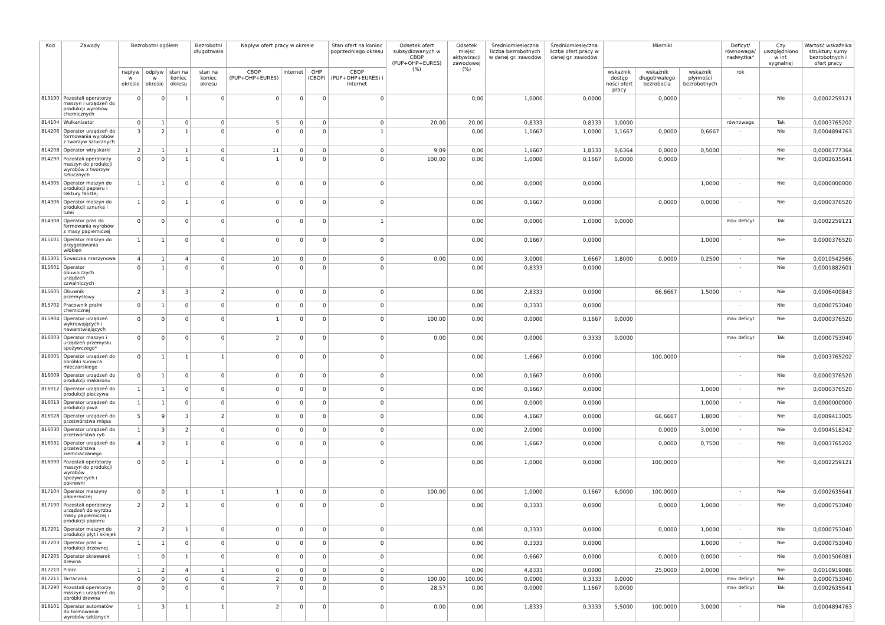| Kod | Zawody | Bezrobotni ogółem | | | Bezrobotni długotrwale | Napływ ofert pracy w okresie | | | Stan ofert na koniec poprzedniego okresu | Odsetek ofert subsydiowanych w CBOP (PUP+OHP+EURES) (%) | Odsetek miejsc aktywizacji zawodowej (%) | Średniomiesięczna liczba bezrobotnych w danej gr. zawodów | Średniomiesięczna liczba ofert pracy w danej gr. zawodów | Mierniki | | | Deficyt/ równowaga/ nadwyżka* | Czy uwzględniono w inf. sygnalnej | Wartość wskaźnika struktury sumy bezrobotnych i ofert pracy |
| --- | --- | --- | --- | --- | --- | --- | --- | --- | --- | --- | --- | --- | --- | --- | --- | --- | --- | --- | --- |
| | | napływ w okresie | odpływ w okresie | stan na koniec okresu | stan na koniec okresu | CBOP (PUP+OHP+EURES) | Internet | OHP (CBOP) | CBOP (PUP+OHP+EURES) i Internet | | | | | wskaźnik dostęp ności ofert pracy | wskaźnik długotrwałego bezrobocia | wskaźnik płynności bezrobotnych | rok | | |
| 813190 | Pozostali operatorzy maszyn i urządzeń do produkcji wyrobów chemicznych | 0 | 0 | 1 | 0 | 0 | 0 | 0 | 0 | | 0,00 | 1,0000 | 0,0000 | | 0,0000 | | - | Nie | 0,0002259121 |
| 814104 | Wulkanizator | 0 | 1 | 0 | 0 | 5 | 0 | 0 | 0 | 20,00 | 20,00 | 0,8333 | 0,8333 | 1,0000 | | | równowaga | Tak | 0,0003765202 |
| 814206 | Operator urządzeń do formowania wyrobów z tworzyw sztucznych | 3 | 2 | 1 | 0 | 0 | 0 | 0 | 1 | | 0,00 | 1,1667 | 1,0000 | 1,1667 | 0,0000 | 0,6667 | - | Nie | 0,0004894763 |
| 814208 | Operator wtryskarki | 2 | 1 | 1 | 0 | 11 | 0 | 0 | 0 | 9,09 | 0,00 | 1,1667 | 1,8333 | 0,6364 | 0,0000 | 0,5000 | - | Nie | 0,0006777364 |
| 814290 | Pozostali operatorzy maszyn do produkcji wyrobów z tworzyw sztucznych | 0 | 0 | 1 | 0 | 1 | 0 | 0 | 0 | 100,00 | 0,00 | 1,0000 | 0,1667 | 6,0000 | 0,0000 | | - | Nie | 0,0002635641 |
| 814305 | Operator maszyn do produkcji papieru i tektury falistej | 1 | 1 | 0 | 0 | 0 | 0 | 0 | 0 | | 0,00 | 0,0000 | 0,0000 | | | 1,0000 | - | Nie | 0,0000000000 |
| 814306 | Operator maszyn do produkcji sznurka i tulei | 1 | 0 | 1 | 0 | 0 | 0 | 0 | 0 | | 0,00 | 0,1667 | 0,0000 | | 0,0000 | 0,0000 | - | Nie | 0,0000376520 |
| 814308 | Operator pras do formowania wyrobów z masy papierniczej | 0 | 0 | 0 | 0 | 0 | 0 | 0 | 1 | | 0,00 | 0,0000 | 1,0000 | 0,0000 | | | max deficyt | Tak | 0,0002259121 |
| 815101 | Operator maszyn do przygotowania włókien | 1 | 1 | 0 | 0 | 0 | 0 | 0 | 0 | | 0,00 | 0,1667 | 0,0000 | | | 1,0000 | - | Nie | 0,0000376520 |
| 815301 | Szwaczka maszynowa | 4 | 1 | 4 | 0 | 10 | 0 | 0 | 0 | 0,00 | 0,00 | 3,0000 | 1,6667 | 1,8000 | 0,0000 | 0,2500 | - | Nie | 0,0010542566 |
| 815601 | Operator obuwniczych urządzeń szwalniczych | 0 | 1 | 0 | 0 | 0 | 0 | 0 | 0 | | 0,00 | 0,8333 | 0,0000 | | | | - | Nie | 0,0001882601 |
| 815605 | Obuwnik przemysłowy | 2 | 3 | 3 | 2 | 0 | 0 | 0 | 0 | | 0,00 | 2,8333 | 0,0000 | | 66,6667 | 1,5000 | - | Nie | 0,0006400843 |
| 815702 | Pracownik pralni chemicznej | 0 | 1 | 0 | 0 | 0 | 0 | 0 | 0 | | 0,00 | 0,3333 | 0,0000 | | | | - | Nie | 0,0000753040 |
| 815904 | Operator urządzeń wykrawających i nawarstwiających | 0 | 0 | 0 | 0 | 1 | 0 | 0 | 0 | 100,00 | 0,00 | 0,0000 | 0,1667 | 0,0000 | | | max deficyt | Nie | 0,0000376520 |
| 816003 | Operator maszyn i urządzeń przemysłu spożywczego* | 0 | 0 | 0 | 0 | 2 | 0 | 0 | 0 | 0,00 | 0,00 | 0,0000 | 0,3333 | 0,0000 | | | max deficyt | Tak | 0,0000753040 |
| 816005 | Operator urządzeń do obróbki surowca mleczarskiego | 0 | 1 | 1 | 1 | 0 | 0 | 0 | 0 | | 0,00 | 1,6667 | 0,0000 | | 100,0000 | | - | Nie | 0,0003765202 |
| 816009 | Operator urządzeń do produkcji makaronu | 0 | 1 | 0 | 0 | 0 | 0 | 0 | 0 | | 0,00 | 0,1667 | 0,0000 | | | | - | Nie | 0,0000376520 |
| 816012 | Operator urządzeń do produkcji pieczywa | 1 | 1 | 0 | 0 | 0 | 0 | 0 | 0 | | 0,00 | 0,1667 | 0,0000 | | | 1,0000 | - | Nie | 0,0000376520 |
| 816013 | Operator urządzeń do produkcji piwa | 1 | 1 | 0 | 0 | 0 | 0 | 0 | 0 | | 0,00 | 0,0000 | 0,0000 | | | 1,0000 | - | Nie | 0,0000000000 |
| 816028 | Operator urządzeń do przetwórstwa mięsa | 5 | 9 | 3 | 2 | 0 | 0 | 0 | 0 | | 0,00 | 4,1667 | 0,0000 | | 66,6667 | 1,8000 | - | Nie | 0,0009413005 |
| 816030 | Operator urządzeń do przetwórstwa ryb | 1 | 3 | 2 | 0 | 0 | 0 | 0 | 0 | | 0,00 | 2,0000 | 0,0000 | | 0,0000 | 3,0000 | - | Nie | 0,0004518242 |
| 816031 | Operator urządzeń do przetwórstwa ziemniaczanego | 4 | 3 | 1 | 0 | 0 | 0 | 0 | 0 | | 0,00 | 1,6667 | 0,0000 | | 0,0000 | 0,7500 | - | Nie | 0,0003765202 |
| 816090 | Pozostali operatorzy maszyn do produkcji wyrobów spożywczych i pokrewni | 0 | 0 | 1 | 1 | 0 | 0 | 0 | 0 | | 0,00 | 1,0000 | 0,0000 | | 100,0000 | | - | Nie | 0,0002259121 |
| 817104 | Operator maszyny papierniczej | 0 | 0 | 1 | 1 | 1 | 0 | 0 | 0 | 100,00 | 0,00 | 1,0000 | 0,1667 | 6,0000 | 100,0000 | | - | Nie | 0,0002635641 |
| 817190 | Pozostali operatorzy urządzeń do wyrobu masy papierniczej i produkcji papieru | 2 | 2 | 1 | 0 | 0 | 0 | 0 | 0 | | 0,00 | 0,3333 | 0,0000 | | 0,0000 | 1,0000 | - | Nie | 0,0000753040 |
| 817201 | Operator maszyn do produkcji płyt i sklejek | 2 | 2 | 1 | 0 | 0 | 0 | 0 | 0 | | 0,00 | 0,3333 | 0,0000 | | 0,0000 | 1,0000 | - | Nie | 0,0000753040 |
| 817203 | Operator pras w produkcji drzewnej | 1 | 1 | 0 | 0 | 0 | 0 | 0 | 0 | | 0,00 | 0,3333 | 0,0000 | | | 1,0000 | - | Nie | 0,0000753040 |
| 817205 | Operator skrawarek drewna | 1 | 0 | 1 | 0 | 0 | 0 | 0 | 0 | | 0,00 | 0,6667 | 0,0000 | | 0,0000 | 0,0000 | - | Nie | 0,0001506081 |
| 817210 | Pilarz | 1 | 2 | 4 | 1 | 0 | 0 | 0 | 0 | | 0,00 | 4,8333 | 0,0000 | | 25,0000 | 2,0000 | - | Nie | 0,0010919086 |
| 817211 | Tartacznik | 0 | 0 | 0 | 0 | 2 | 0 | 0 | 0 | 100,00 | 100,00 | 0,0000 | 0,3333 | 0,0000 | | | max deficyt | Tak | 0,0000753040 |
| 817290 | Pozostali operatorzy maszyn i urządzeń do obróbki drewna | 0 | 0 | 0 | 0 | 7 | 0 | 0 | 0 | 28,57 | 0,00 | 0,0000 | 1,1667 | 0,0000 | | | max deficyt | Tak | 0,0002635641 |
| 818101 | Operator automatów do formowania wyrobów szklanych | 1 | 3 | 1 | 1 | 2 | 0 | 0 | 0 | 0,00 | 0,00 | 1,8333 | 0,3333 | 5,5000 | 100,0000 | 3,0000 | - | Nie | 0,0004894763 |